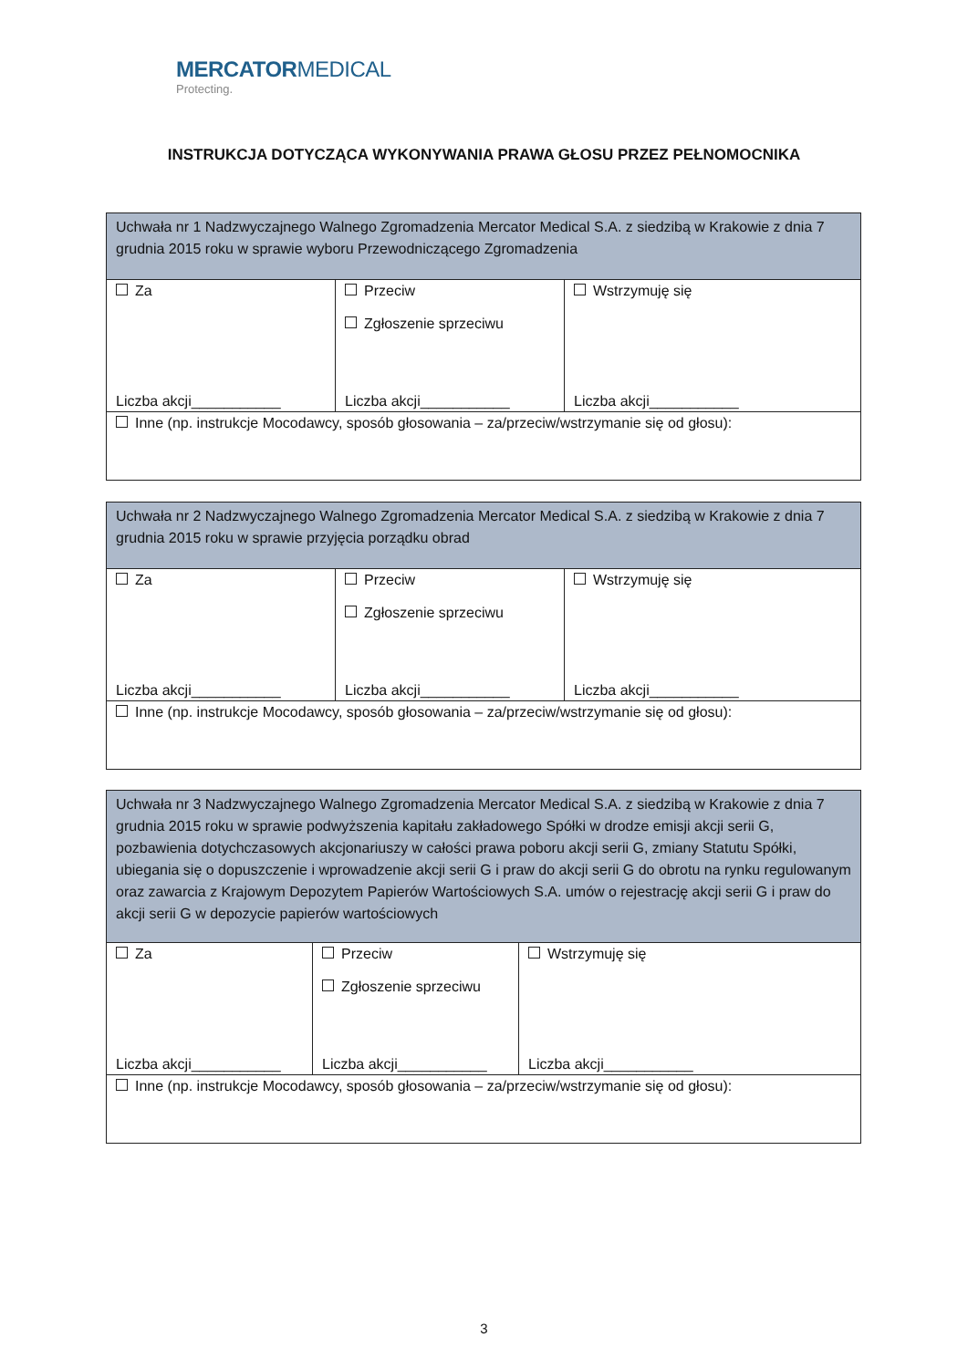MERCATORMEDICAL
Protecting.
INSTRUKCJA DOTYCZĄCA WYKONYWANIA PRAWA GŁOSU PRZEZ PEŁNOMOCNIKA
| Uchwała nr 1 Nadzwyczajnego Walnego Zgromadzenia Mercator Medical S.A. z siedzibą w Krakowie z dnia 7 grudnia 2015 roku w sprawie wyboru Przewodniczącego Zgromadzenia | | |
| Za Liczba akcji___________ | Przeciw Zgłoszenie sprzeciwu Liczba akcji___________ | Wstrzymuję się Liczba akcji___________ |
| Inne (np. instrukcje Mocodawcy, sposób głosowania – za/przeciw/wstrzymanie się od głosu): | | |
| Uchwała nr 2 Nadzwyczajnego Walnego Zgromadzenia Mercator Medical S.A. z siedzibą w Krakowie z dnia 7 grudnia 2015 roku w sprawie przyjęcia porządku obrad | | |
| Za Liczba akcji___________ | Przeciw Zgłoszenie sprzeciwu Liczba akcji___________ | Wstrzymuję się Liczba akcji___________ |
| Inne (np. instrukcje Mocodawcy, sposób głosowania – za/przeciw/wstrzymanie się od głosu): | | |
| Uchwała nr 3 Nadzwyczajnego Walnego Zgromadzenia Mercator Medical S.A. z siedzibą w Krakowie z dnia 7 grudnia 2015 roku w sprawie podwyższenia kapitału zakładowego Spółki w drodze emisji akcji serii G, pozbawienia dotychczasowych akcjonariuszy w całości prawa poboru akcji serii G, zmiany Statutu Spółki, ubiegania się o dopuszczenie i wprowadzenie akcji serii G i praw do akcji serii G do obrotu na rynku regulowanym oraz zawarcia z Krajowym Depozytem Papierów Wartościowych S.A. umów o rejestrację akcji serii G i praw do akcji serii G w depozycie papierów wartościowych | | |
| Za Liczba akcji___________ | Przeciw Zgłoszenie sprzeciwu Liczba akcji___________ | Wstrzymuję się Liczba akcji___________ |
| Inne (np. instrukcje Mocodawcy, sposób głosowania – za/przeciw/wstrzymanie się od głosu): | | |
3